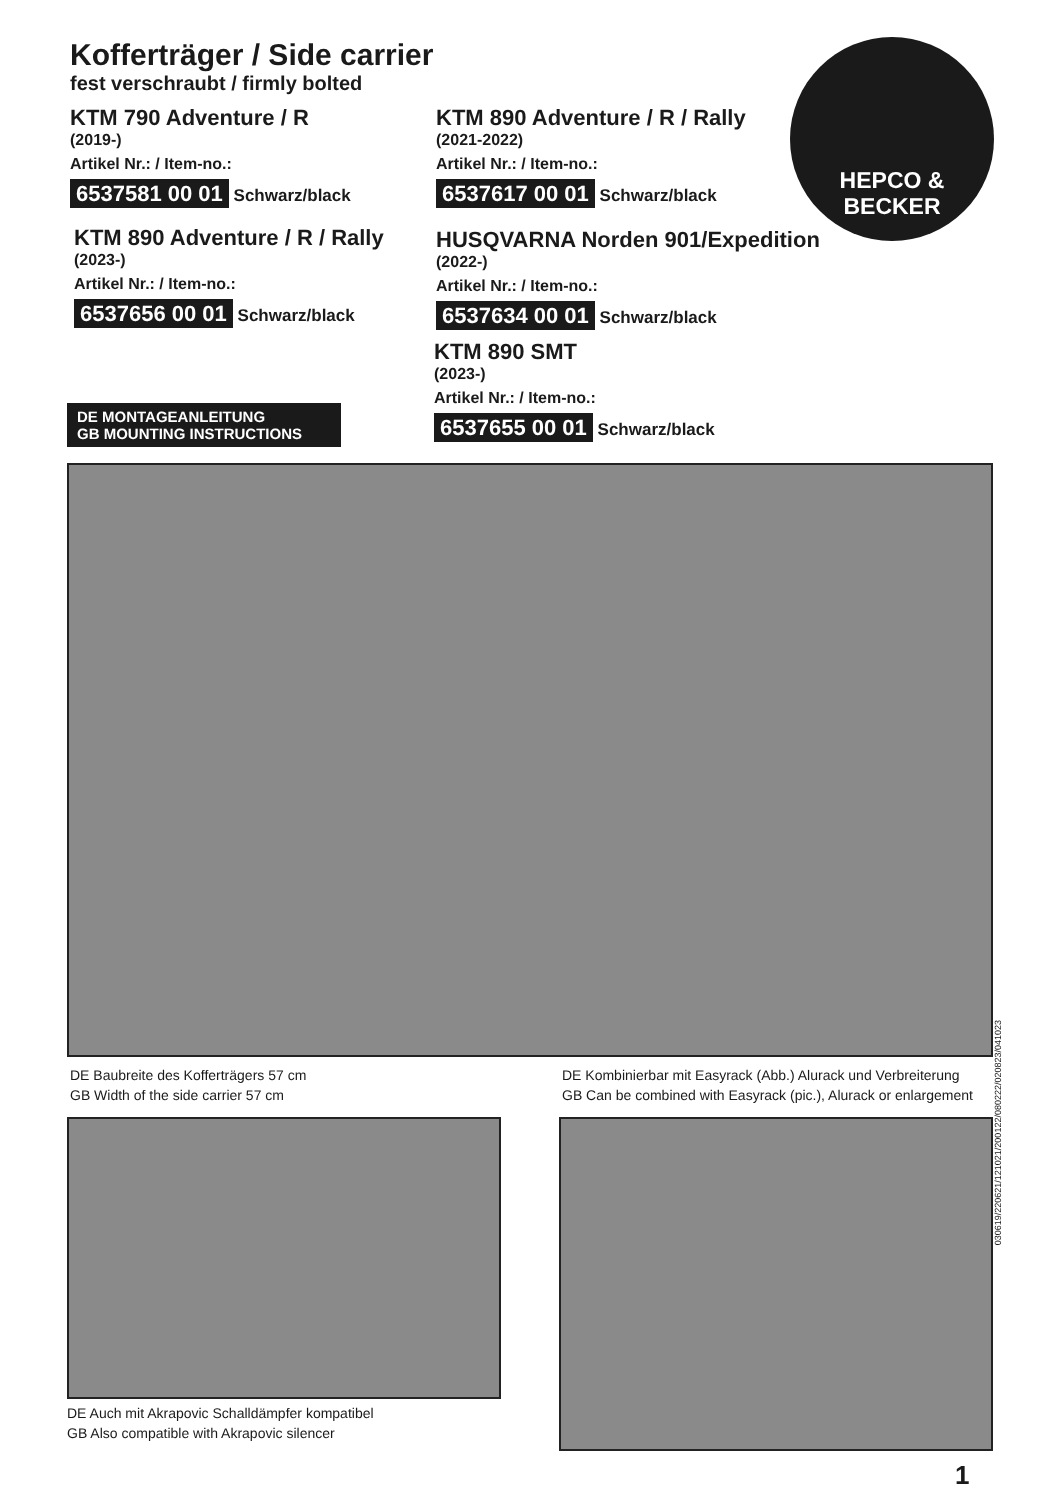Kofferträger / Side carrier
fest verschraubt / firmly bolted
HEPCO &
BECKER
KTM 790 Adventure / R
(2019-)
Artikel Nr.: / Item-no.:
6537581 00 01 Schwarz/black
KTM 890 Adventure / R / Rally
(2021-2022)
Artikel Nr.: / Item-no.:
6537617 00 01 Schwarz/black
KTM 890 Adventure / R / Rally
(2023-)
Artikel Nr.: / Item-no.:
6537656 00 01 Schwarz/black
HUSQVARNA Norden 901/Expedition
(2022-)
Artikel Nr.: / Item-no.:
6537634 00 01 Schwarz/black
KTM 890 SMT
(2023-)
Artikel Nr.: / Item-no.:
6537655 00 01 Schwarz/black
DE MONTAGEANLEITUNG
GB MOUNTING INSTRUCTIONS
DE Baubreite des Kofferträgers 57 cm
GB Width of the side carrier 57 cm
DE Kombinierbar mit Easyrack (Abb.) Alurack und Verbreiterung
GB Can be combined with Easyrack (pic.), Alurack or enlargement
DE Auch mit Akrapovic Schalldämpfer kompatibel
GB Also compatible with Akrapovic silencer
030619/220621/121021/200122/080222/020823/041023
1